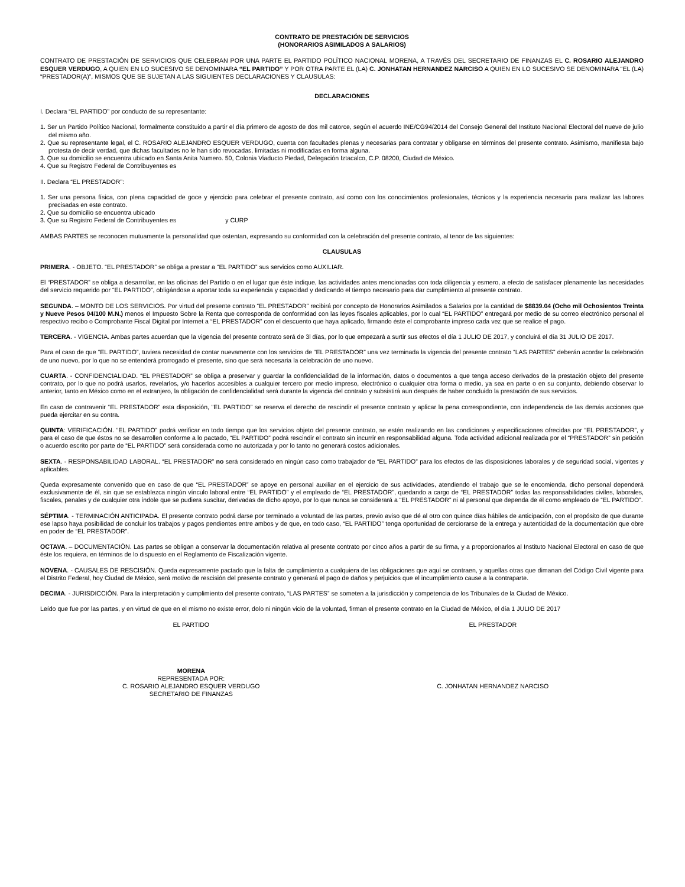CONTRATO DE PRESTACIÓN DE SERVICIOS
(HONORARIOS ASIMILADOS A SALARIOS)
CONTRATO DE PRESTACIÓN DE SERVICIOS QUE CELEBRAN POR UNA PARTE EL PARTIDO POLÍTICO NACIONAL MORENA, A TRAVÉS DEL SECRETARIO DE FINANZAS EL C. ROSARIO ALEJANDRO ESQUER VERDUGO, A QUIEN EN LO SUCESIVO SE DENOMINARA “EL PARTIDO” Y POR OTRA PARTE EL (LA) C. JONHATAN HERNANDEZ NARCISO A QUIEN EN LO SUCESIVO SE DENOMINARA “EL (LA) “PRESTADOR(A)”, MISMOS QUE SE SUJETAN A LAS SIGUIENTES DECLARACIONES Y CLAUSULAS:
DECLARACIONES
I. Declara “EL PARTIDO” por conducto de su representante:
1. Ser un Partido Político Nacional, formalmente constituido a partir el día primero de agosto de dos mil catorce, según el acuerdo INE/CG94/2014 del Consejo General del Instituto Nacional Electoral del nueve de julio del mismo año.
2. Que su representante legal, el C. ROSARIO ALEJANDRO ESQUER VERDUGO, cuenta con facultades plenas y necesarias para contratar y obligarse en términos del presente contrato. Asimismo, manifiesta bajo protesta de decir verdad, que dichas facultades no le han sido revocadas, limitadas ni modificadas en forma alguna.
3. Que su domicilio se encuentra ubicado en Santa Anita Numero. 50, Colonia Viaducto Piedad, Delegación Iztacalco, C.P. 08200, Ciudad de México.
4. Que su Registro Federal de Contribuyentes es
II. Declara “EL PRESTADOR”:
1. Ser una persona física, con plena capacidad de goce y ejercicio para celebrar el presente contrato, así como con los conocimientos profesionales, técnicos y la experiencia necesaria para realizar las labores precisadas en este contrato.
2. Que su domicilio se encuentra ubicado
3. Que su Registro Federal de Contribuyentes es y CURP
AMBAS PARTES se reconocen mutuamente la personalidad que ostentan, expresando su conformidad con la celebración del presente contrato, al tenor de las siguientes:
CLAUSULAS
PRIMERA. - OBJETO. “EL PRESTADOR” se obliga a prestar a “EL PARTIDO” sus servicios como AUXILIAR.
El “PRESTADOR” se obliga a desarrollar, en las oficinas del Partido o en el lugar que éste indique, las actividades antes mencionadas con toda diligencia y esmero, a efecto de satisfacer plenamente las necesidades del servicio requerido por “EL PARTIDO”, obligándose a aportar toda su experiencia y capacidad y dedicando el tiempo necesario para dar cumplimiento al presente contrato.
SEGUNDA. – MONTO DE LOS SERVICIOS. Por virtud del presente contrato “EL PRESTADOR” recibirá por concepto de Honorarios Asimilados a Salarios por la cantidad de $8839.04 (Ocho mil Ochosientos Treinta y Nueve Pesos 04/100 M.N.) menos el Impuesto Sobre la Renta que corresponda de conformidad con las leyes fiscales aplicables, por lo cual “EL PARTIDO” entregará por medio de su correo electrónico personal el respectivo recibo o Comprobante Fiscal Digital por Internet a “EL PRESTADOR” con el descuento que haya aplicado, firmando éste el comprobante impreso cada vez que se realice el pago.
TERCERA. - VIGENCIA. Ambas partes acuerdan que la vigencia del presente contrato será de 3l días, por lo que empezará a surtir sus efectos el día 1 JULIO DE 2017, y concluirá el día 31 JULIO DE 2017.
Para el caso de que “EL PARTIDO”, tuviera necesidad de contar nuevamente con los servicios de “EL PRESTADOR” una vez terminada la vigencia del presente contrato “LAS PARTES” deberán acordar la celebración de uno nuevo, por lo que no se entenderá prorrogado el presente, sino que será necesaria la celebración de uno nuevo.
CUARTA. - CONFIDENCIALIDAD. “EL PRESTADOR” se obliga a preservar y guardar la confidencialidad de la información, datos o documentos a que tenga acceso derivados de la prestación objeto del presente contrato, por lo que no podrá usarlos, revelarlos, y/o hacerlos accesibles a cualquier tercero por medio impreso, electrónico o cualquier otra forma o medio, ya sea en parte o en su conjunto, debiendo observar lo anterior, tanto en México como en el extranjero, la obligación de confidencialidad será durante la vigencia del contrato y subsistirá aun después de haber concluido la prestación de sus servicios.
En caso de contravenir “EL PRESTADOR” esta disposición, “EL PARTIDO” se reserva el derecho de rescindir el presente contrato y aplicar la pena correspondiente, con independencia de las demás acciones que pueda ejercitar en su contra.
QUINTA: VERIFICACIÓN. “EL PARTIDO” podrá verificar en todo tiempo que los servicios objeto del presente contrato, se estén realizando en las condiciones y especificaciones ofrecidas por “EL PRESTADOR”, y para el caso de que éstos no se desarrollen conforme a lo pactado, “EL PARTIDO” podrá rescindir el contrato sin incurrir en responsabilidad alguna. Toda actividad adicional realizada por el “PRESTADOR” sin petición o acuerdo escrito por parte de “EL PARTIDO” será considerada como no autorizada y por lo tanto no generará costos adicionales.
SEXTA. - RESPONSABILIDAD LABORAL. “EL PRESTADOR” no será considerado en ningún caso como trabajador de “EL PARTIDO” para los efectos de las disposiciones laborales y de seguridad social, vigentes y aplicables.
Queda expresamente convenido que en caso de que “EL PRESTADOR” se apoye en personal auxiliar en el ejercicio de sus actividades, atendiendo el trabajo que se le encomienda, dicho personal dependerá exclusivamente de él, sin que se establezca ningún vínculo laboral entre “EL PARTIDO” y el empleado de “EL PRESTADOR”, quedando a cargo de “EL PRESTADOR” todas las responsabilidades civiles, laborales, fiscales, penales y de cualquier otra índole que se pudiera suscitar, derivadas de dicho apoyo, por lo que nunca se considerará a “EL PRESTADOR” ni al personal que dependa de él como empleado de “EL PARTIDO”.
SÉPTIMA. - TERMINACIÓN ANTICIPADA. El presente contrato podrá darse por terminado a voluntad de las partes, previo aviso que dé al otro con quince días hábiles de anticipación, con el propósito de que durante ese lapso haya posibilidad de concluir los trabajos y pagos pendientes entre ambos y de que, en todo caso, “EL PARTIDO” tenga oportunidad de cerciorarse de la entrega y autenticidad de la documentación que obre en poder de “EL PRESTADOR”.
OCTAVA. – DOCUMENTACIÓN. Las partes se obligan a conservar la documentación relativa al presente contrato por cinco años a partir de su firma, y a proporcionarlos al Instituto Nacional Electoral en caso de que éste los requiera, en términos de lo dispuesto en el Reglamento de Fiscalización vigente.
NOVENA. - CAUSALES DE RESCISIÓN. Queda expresamente pactado que la falta de cumplimiento a cualquiera de las obligaciones que aquí se contraen, y aquellas otras que dimanan del Código Civil vigente para el Distrito Federal, hoy Ciudad de México, será motivo de rescisión del presente contrato y generará el pago de daños y perjuicios que el incumplimiento cause a la contraparte.
DECIMA. - JURISDICCIÓN. Para la interpretación y cumplimiento del presente contrato, “LAS PARTES” se someten a la jurisdicción y competencia de los Tribunales de la Ciudad de México.
Leído que fue por las partes, y en virtud de que en el mismo no existe error, dolo ni ningún vicio de la voluntad, firman el presente contrato en la Ciudad de México, el día 1 JULIO DE 2017
EL PARTIDO EL PRESTADOR
MORENA
REPRESENTADA POR:
C. ROSARIO ALEJANDRO ESQUER VERDUGO
SECRETARIO DE FINANZAS
C. JONHATAN HERNANDEZ NARCISO